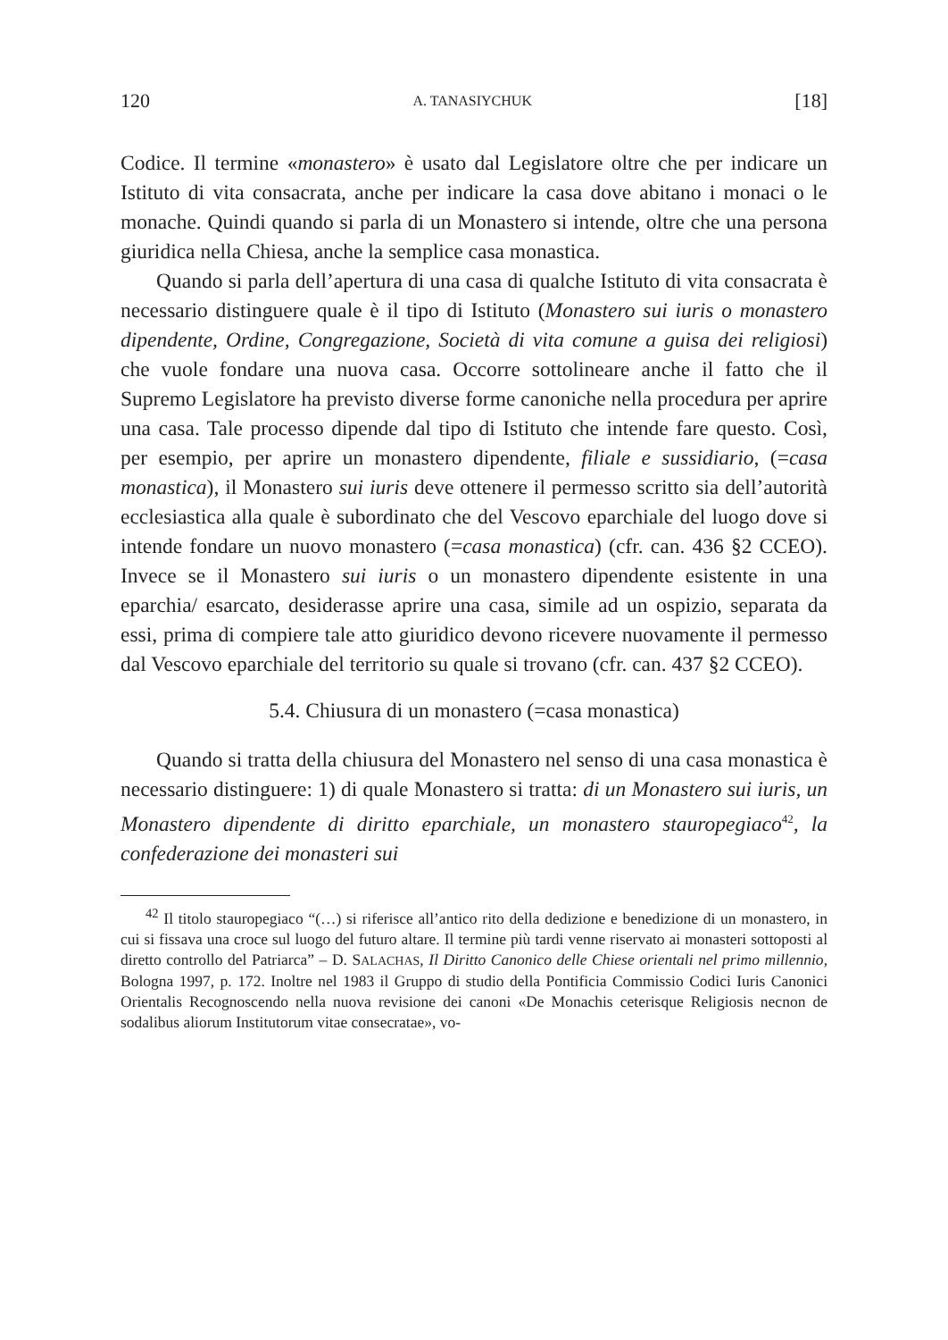120 A. TANASIYCHUK [18]
Codice. Il termine «monastero» è usato dal Legislatore oltre che per indicare un Istituto di vita consacrata, anche per indicare la casa dove abitano i monaci o le monache. Quindi quando si parla di un Monastero si intende, oltre che una persona giuridica nella Chiesa, anche la semplice casa monastica.
Quando si parla dell’apertura di una casa di qualche Istituto di vita consacrata è necessario distinguere quale è il tipo di Istituto (Monastero sui iuris o monastero dipendente, Ordine, Congregazione, Società di vita comune a guisa dei religiosi) che vuole fondare una nuova casa. Occorre sottolineare anche il fatto che il Supremo Legislatore ha previsto diverse forme canoniche nella procedura per aprire una casa. Tale processo dipende dal tipo di Istituto che intende fare questo. Così, per esempio, per aprire un monastero dipendente, filiale e sussidiario, (=casa monastica), il Monastero sui iuris deve ottenere il permesso scritto sia dell’autorità ecclesiastica alla quale è subordinato che del Vescovo eparchiale del luogo dove si intende fondare un nuovo monastero (=casa monastica) (cfr. can. 436 §2 CCEO). Invece se il Monastero sui iuris o un monastero dipendente esistente in una eparchia/ esarcato, desiderasse aprire una casa, simile ad un ospizio, separata da essi, prima di compiere tale atto giuridico devono ricevere nuovamente il permesso dal Vescovo eparchiale del territorio su quale si trovano (cfr. can. 437 §2 CCEO).
5.4. Chiusura di un monastero (=casa monastica)
Quando si tratta della chiusura del Monastero nel senso di una casa monastica è necessario distinguere: 1) di quale Monastero si tratta: di un Monastero sui iuris, un Monastero dipendente di diritto eparchiale, un monastero stauropegiaco<sup>42</sup>, la confederazione dei monasteri sui
<sup>42</sup> Il titolo stauropegiaco “(…) si riferisce all’antico rito della dedizione e benedizione di un monastero, in cui si fissava una croce sul luogo del futuro altare. Il termine più tardi venne riservato ai monasteri sottoposti al diretto controllo del Patriarca” – D. SALACHAS, Il Diritto Canonico delle Chiese orientali nel primo millennio, Bologna 1997, p. 172. Inoltre nel 1983 il Gruppo di studio della Pontificia Commissio Codici Iuris Canonici Orientalis Recognoscendo nella nuova revisione dei canoni «De Monachis ceterisque Religiosis necnon de sodalibus aliorum Institutorum vitae consecratae», vo-